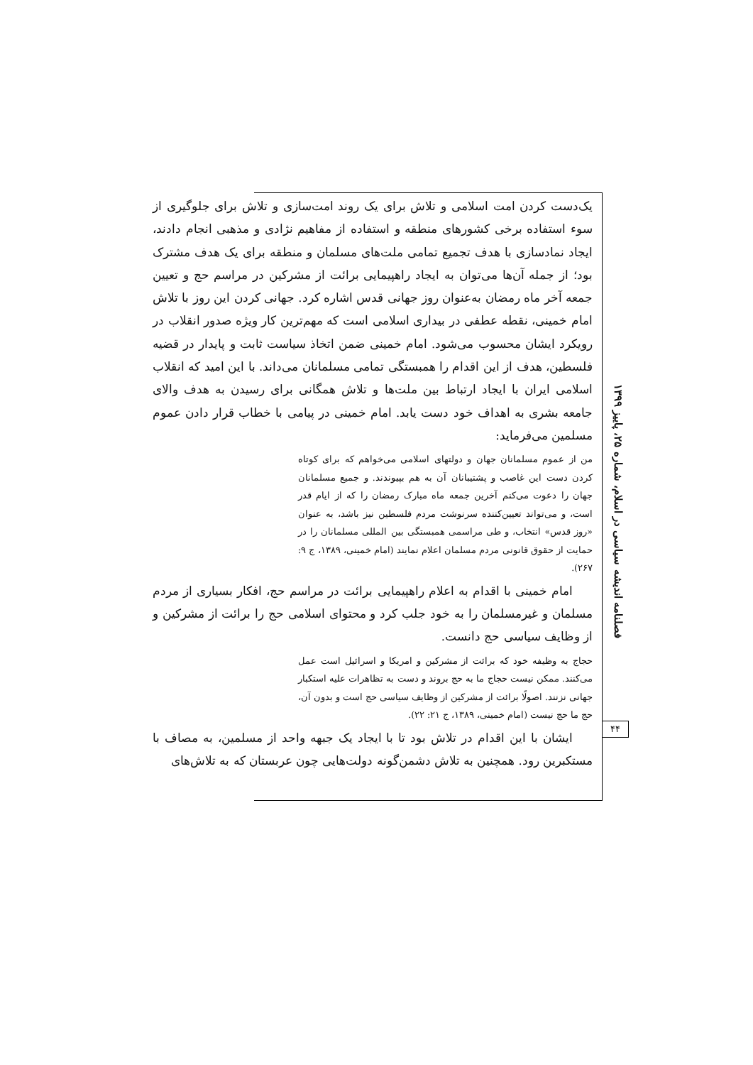یک‌دست کردن امت اسلامی و تلاش برای یک روند امت‌سازی و تلاش برای جلوگیری از سوء استفاده برخی کشورهای منطقه و استفاده از مفاهیم نژادی و مذهبی انجام دادند، ایجاد نمادسازی با هدف تجمیع تمامی ملت‌های مسلمان و منطقه برای یک هدف مشترک بود؛ از جمله آن‌ها می‌توان به ایجاد راهپیمایی برائت از مشرکین در مراسم حج و تعیین جمعه آخر ماه رمضان به‌عنوان روز جهانی قدس اشاره کرد. جهانی کردن این روز با تلاش امام خمینی، نقطه عطفی در بیداری اسلامی است که مهم‌ترین کار ویژه صدور انقلاب در رویکرد ایشان محسوب می‌شود. امام خمینی ضمن اتخاذ سیاست ثابت و پایدار در قضیه فلسطین، هدف از این اقدام را همبستگی تمامی مسلمانان می‌داند. با این امید که انقلاب اسلامی ایران با ایجاد ارتباط بین ملت‌ها و تلاش همگانی برای رسیدن به هدف والای جامعه بشری به اهداف خود دست یابد. امام خمینی در پیامی با خطاب قرار دادن عموم مسلمین می‌فرماید:
من از عموم مسلمانان جهان و دولتهای اسلامی می‌خواهم که برای کوتاه کردن دست این غاصب و پشتیبانان آن به هم بپیوندند. و جمیع مسلمانان جهان را دعوت می‌کنم آخرین جمعه ماه مبارک رمضان را که از ایام قدر است، و می‌تواند تعیین‌کننده سرنوشت مردم فلسطین نیز باشد، به عنوان «روز قدس» انتخاب، و طی مراسمی همبستگی بین المللی مسلمانان را در حمایت از حقوق قانونی مردم مسلمان اعلام نمایند (امام خمینی، ۱۳۸۹، ج ۹: ۲۶۷).
امام خمینی با اقدام به اعلام راهپیمایی برائت در مراسم حج، افکار بسیاری از مردم مسلمان و غیرمسلمان را به خود جلب کرد و محتوای اسلامی حج را برائت از مشرکین و از وظایف سیاسی حج دانست.
حجاج به وظیفه خود که برائت از مشرکین و امریکا و اسرائیل است عمل می‌کنند. ممکن نیست حجاج ما به حج بروند و دست به تظاهرات علیه استکبار جهانی نزنند. اصولًا برائت از مشرکین از وظایف سیاسی حج است و بدون آن، حج ما حج نیست (امام خمینی، ۱۳۸۹، ج ۲۱: ۲۲).
ایشان با این اقدام در تلاش بود تا با ایجاد یک جبهه واحد از مسلمین، به مصاف با مستکبرین رود. همچنین به تلاش دشمن‌گونه دولت‌هایی چون عربستان که به تلاش‌های
فصلنامه اندیشه سیاسی در اسلام، شماره ۲۵، پاییز ۱۳۹۹
۴۴